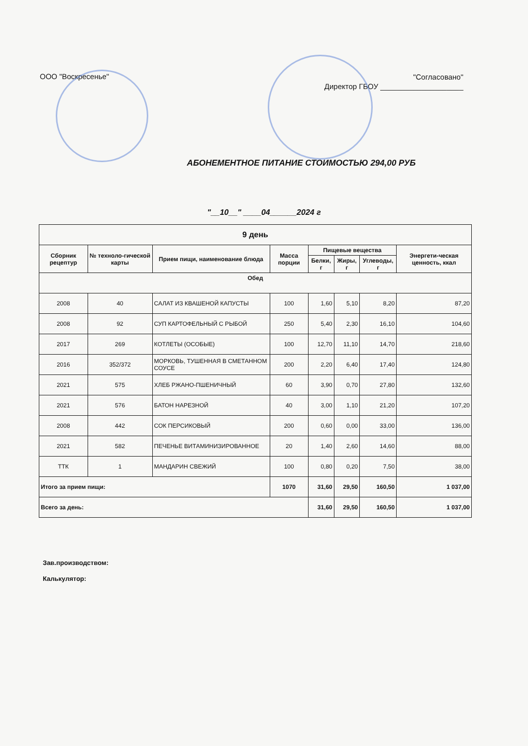ООО "Воскресенье"
"Согласовано"
Директор ГБОУ ____________________
АБОНЕМЕНТНОЕ ПИТАНИЕ СТОИМОСТЬЮ 294,00 РУБ
"__10__" ____04______2024 г
| 9 день | | | | | | | |
| --- | --- | --- | --- | --- | --- | --- | --- |
| Сборник рецептур | № техноло-гической карты | Прием пищи, наименование блюда | Масса порции | Пищевые вещества | | | Энергети-ческая ценность, ккал |
| | | | | Белки, г | Жиры, г | Углеводы, г | |
| Обед | | | | | | | |
| 2008 | 40 | САЛАТ ИЗ КВАШЕНОЙ КАПУСТЫ | 100 | 1,60 | 5,10 | 8,20 | 87,20 |
| 2008 | 92 | СУП КАРТОФЕЛЬНЫЙ С РЫБОЙ | 250 | 5,40 | 2,30 | 16,10 | 104,60 |
| 2017 | 269 | КОТЛЕТЫ (ОСОБЫЕ) | 100 | 12,70 | 11,10 | 14,70 | 218,60 |
| 2016 | 352/372 | МОРКОВЬ, ТУШЕННАЯ В СМЕТАННОМ СОУСЕ | 200 | 2,20 | 6,40 | 17,40 | 124,80 |
| 2021 | 575 | ХЛЕБ РЖАНО-ПШЕНИЧНЫЙ | 60 | 3,90 | 0,70 | 27,80 | 132,60 |
| 2021 | 576 | БАТОН НАРЕЗНОЙ | 40 | 3,00 | 1,10 | 21,20 | 107,20 |
| 2008 | 442 | СОК ПЕРСИКОВЫЙ | 200 | 0,60 | 0,00 | 33,00 | 136,00 |
| 2021 | 582 | ПЕЧЕНЬЕ ВИТАМИНИЗИРОВАННОЕ | 20 | 1,40 | 2,60 | 14,60 | 88,00 |
| ТТК | 1 | МАНДАРИН СВЕЖИЙ | 100 | 0,80 | 0,20 | 7,50 | 38,00 |
| Итого за прием пищи: | | | 1070 | 31,60 | 29,50 | 160,50 | 1 037,00 |
| Всего за день: | | | | 31,60 | 29,50 | 160,50 | 1 037,00 |
Зав.производством:
Калькулятор: